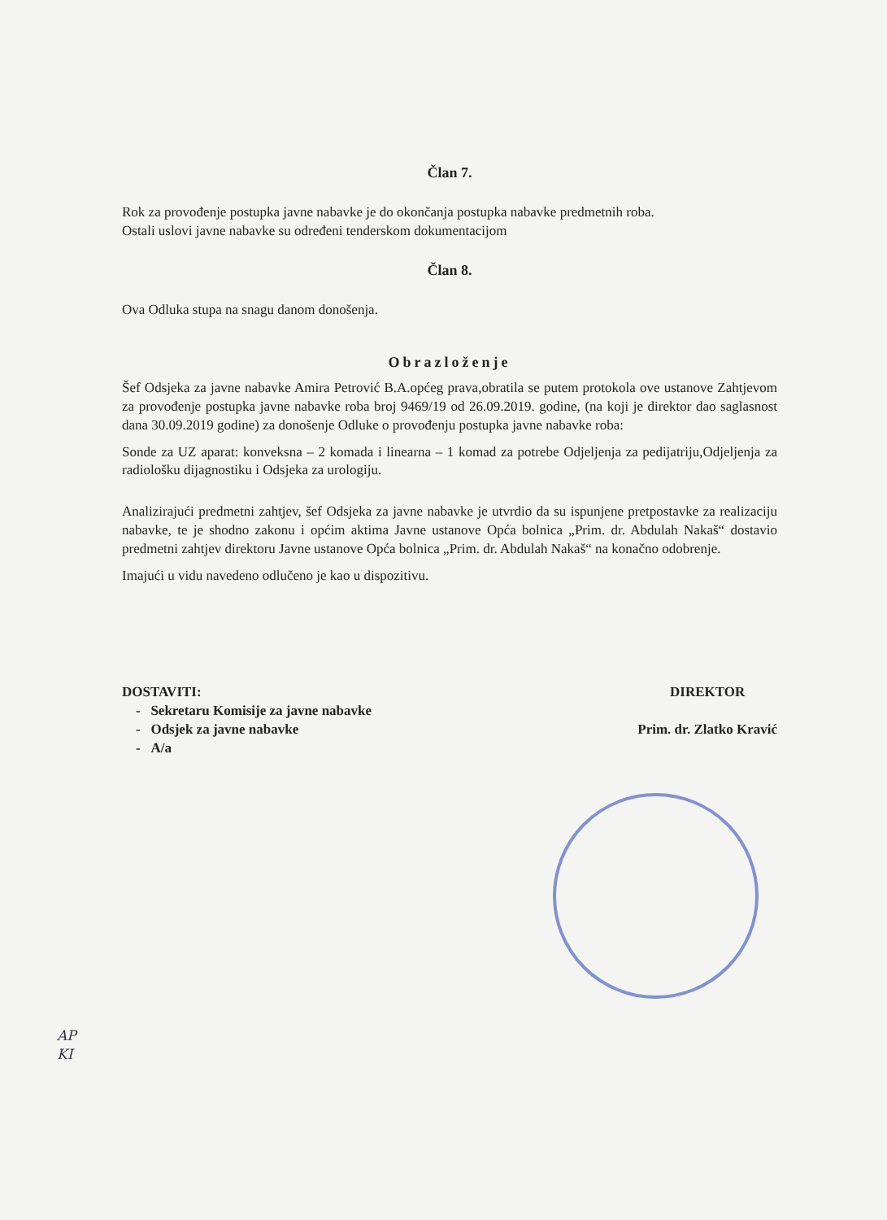Član 7.
Rok za provođenje postupka javne nabavke je do okončanja postupka nabavke predmetnih roba.
Ostali uslovi javne nabavke su određeni tenderskom dokumentacijom
Član 8.
Ova Odluka stupa na snagu danom donošenja.
Obrazloženje
Šef Odsjeka za javne nabavke Amira Petrović B.A.općeg prava,obratila se putem protokola ove ustanove Zahtjevom za provođenje postupka javne nabavke roba broj 9469/19 od 26.09.2019. godine, (na koji je direktor dao saglasnost dana 30.09.2019 godine) za donošenje Odluke o provođenju postupka javne nabavke roba:
Sonde za UZ aparat: konveksna – 2 komada i linearna – 1 komad za potrebe Odjeljenja za pedijatriju,Odjeljenja za radiološku dijagnostiku i Odsjeka za urologiju.
Analizirajući predmetni zahtjev, šef Odsjeka za javne nabavke je utvrdio da su ispunjene pretpostavke za realizaciju nabavke, te je shodno zakonu i općim aktima Javne ustanove Opća bolnica „Prim. dr. Abdulah Nakaš“ dostavio predmetni zahtjev direktoru Javne ustanove Opća bolnica „Prim. dr. Abdulah Nakaš“ na konačno odobrenje.
Imajući u vidu navedeno odlučeno je kao u dispozitivu.
DOSTAVITI:
- Sekretaru Komisije za javne nabavke
- Odsjek za javne nabavke
- A/a
DIREKTOR
Prim. dr. Zlatko Kravić
AP
KI